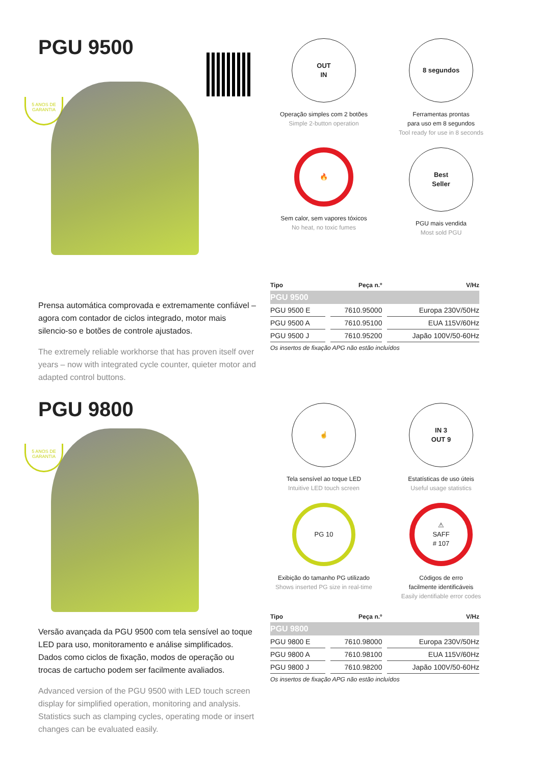PGU 9500
5 ANOS DE
GARANTIA
OUT
IN
Operação simples com 2 botões
Simple 2-button operation
8 segundos
Ferramentas prontas
para uso em 8 segundos
Tool ready for use in 8 seconds
🔥
Sem calor, sem vapores tóxicos
No heat, no toxic fumes
Best
Seller
PGU mais vendida
Most sold PGU
Prensa automática comprovada e extremamente confiável – agora com contador de ciclos integrado, motor mais silencio-so e botões de controle ajustados.
The extremely reliable workhorse that has proven itself over years – now with integrated cycle counter, quieter motor and adapted control buttons.
| Tipo | Peça n.º | V/Hz |
| --- | --- | --- |
| PGU 9500 | | |
| PGU 9500 E | 7610.95000 | Europa 230V/50Hz |
| PGU 9500 A | 7610.95100 | EUA 115V/60Hz |
| PGU 9500 J | 7610.95200 | Japão 100V/50-60Hz |
| Os insertos de fixação APG não estão incluídos | | |
PGU 9800
5 ANOS DE
GARANTIA
☝
Tela sensível ao toque LED
Intuitive LED touch screen
IN 3
OUT 9
Estatísticas de uso úteis
Useful usage statistics
PG 10
Exibição do tamanho PG utilizado
Shows inserted PG size in real-time
⚠
SAFF
# 107
Códigos de erro
facilmente identificáveis
Easily identifiable error codes
Versão avançada da PGU 9500 com tela sensível ao toque LED para uso, monitoramento e análise simplificados. Dados como ciclos de fixação, modos de operação ou trocas de cartucho podem ser facilmente avaliados.
Advanced version of the PGU 9500 with LED touch screen display for simplified operation, monitoring and analysis. Statistics such as clamping cycles, operating mode or insert changes can be evaluated easily.
| Tipo | Peça n.º | V/Hz |
| --- | --- | --- |
| PGU 9800 | | |
| PGU 9800 E | 7610.98000 | Europa 230V/50Hz |
| PGU 9800 A | 7610.98100 | EUA 115V/60Hz |
| PGU 9800 J | 7610.98200 | Japão 100V/50-60Hz |
| Os insertos de fixação APG não estão incluídos | | |